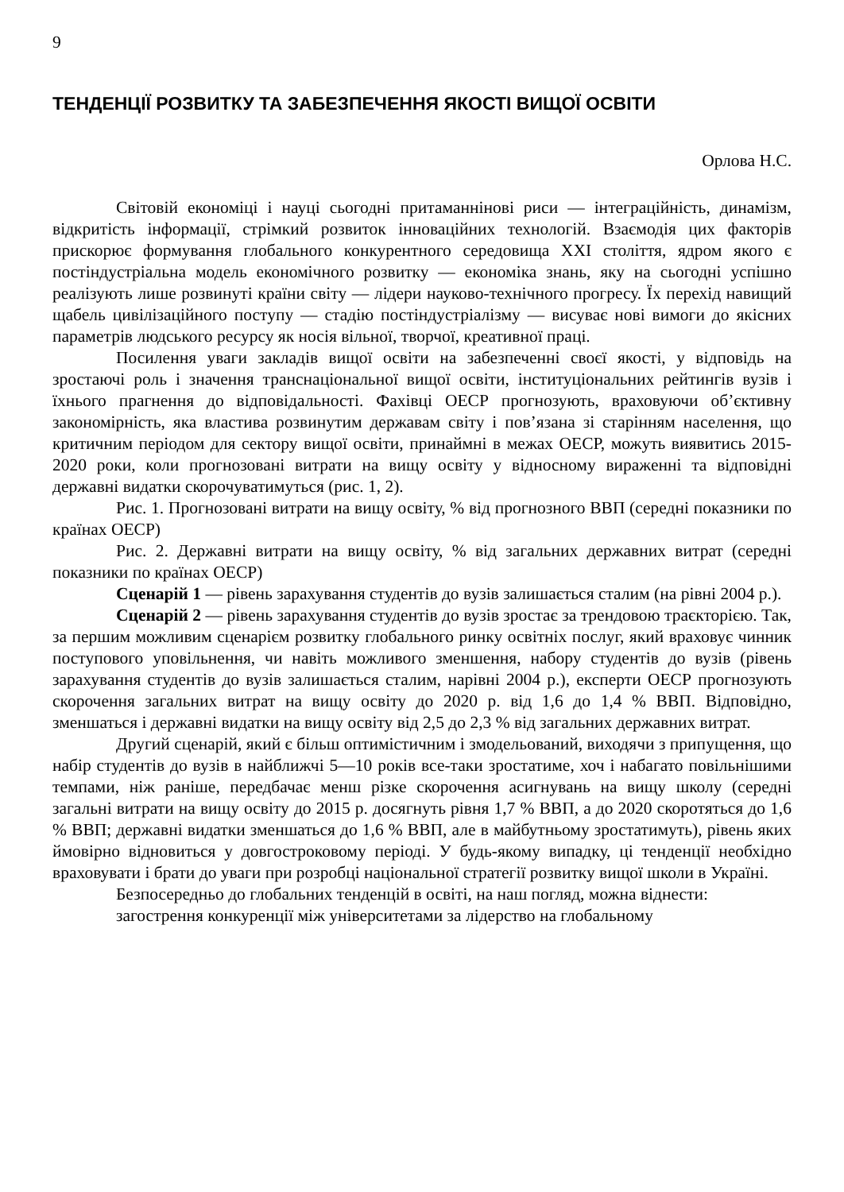9
ТЕНДЕНЦІЇ РОЗВИТКУ ТА ЗАБЕЗПЕЧЕННЯ ЯКОСТІ ВИЩОЇ ОСВІТИ
Орлова Н.С.
Світовій економіці і науці сьогодні притаманнінові риси — інтеграційність, динамізм, відкритість інформації, стрімкий розвиток інноваційних технологій. Взаємодія цих факторів прискорює формування глобального конкурентного середовища XXI століття, ядром якого є постіндустріальна модель економічного розвитку — економіка знань, яку на сьогодні успішно реалізують лише розвинуті країни світу — лідери науково-технічного прогресу. Їх перехід навищий щабель цивілізаційного поступу — стадію постіндустріалізму — висуває нові вимоги до якісних параметрів людського ресурсу як носія вільної, творчої, креативної праці.
Посилення уваги закладів вищої освіти на забезпеченні своєї якості, у відповідь на зростаючі роль і значення транснаціональної вищої освіти, інституціональних рейтингів вузів і їхнього прагнення до відповідальності. Фахівці ОЕСР прогнозують, враховуючи об’єктивну закономірність, яка властива розвинутим державам світу і пов’язана зі старінням населення, що критичним періодом для сектору вищої освіти, принаймні в межах ОЕСР, можуть виявитись 2015-2020 роки, коли прогнозовані витрати на вищу освіту у відносному вираженні та відповідні державні видатки скорочуватимуться (рис. 1, 2).
Рис. 1. Прогнозовані витрати на вищу освіту, % від прогнозного ВВП (середні показники по країнах ОЕСР)
Рис. 2. Державні витрати на вищу освіту, % від загальних державних витрат (середні показники по країнах ОЕСР)
Сценарій 1 — рівень зарахування студентів до вузів залишається сталим (на рівні 2004 р.).
Сценарій 2 — рівень зарахування студентів до вузів зростає за трендовою траєкторією. Так, за першим можливим сценарієм розвитку глобального ринку освітніх послуг, який враховує чинник поступового уповільнення, чи навіть можливого зменшення, набору студентів до вузів (рівень зарахування студентів до вузів залишається сталим, нарівні 2004 р.), експерти ОЕСР прогнозують скорочення загальних витрат на вищу освіту до 2020 р. від 1,6 до 1,4 % ВВП. Відповідно, зменшаться і державні видатки на вищу освіту від 2,5 до 2,3 % від загальних державних витрат.
Другий сценарій, який є більш оптимістичним і змодельований, виходячи з припущення, що набір студентів до вузів в найближчі 5—10 років все-таки зростатиме, хоч і набагато повільнішими темпами, ніж раніше, передбачає менш різке скорочення асигнувань на вищу школу (середні загальні витрати на вищу освіту до 2015 р. досягнуть рівня 1,7 % ВВП, а до 2020 скоротяться до 1,6 % ВВП; державні видатки зменшаться до 1,6 % ВВП, але в майбутньому зростатимуть), рівень яких ймовірно відновиться у довгостроковому періоді. У будь-якому випадку, ці тенденції необхідно враховувати і брати до уваги при розробці національної стратегії розвитку вищої школи в Україні.
Безпосередньо до глобальних тенденцій в освіті, на наш погляд, можна віднести:
загострення конкуренції між університетами за лідерство на глобальному